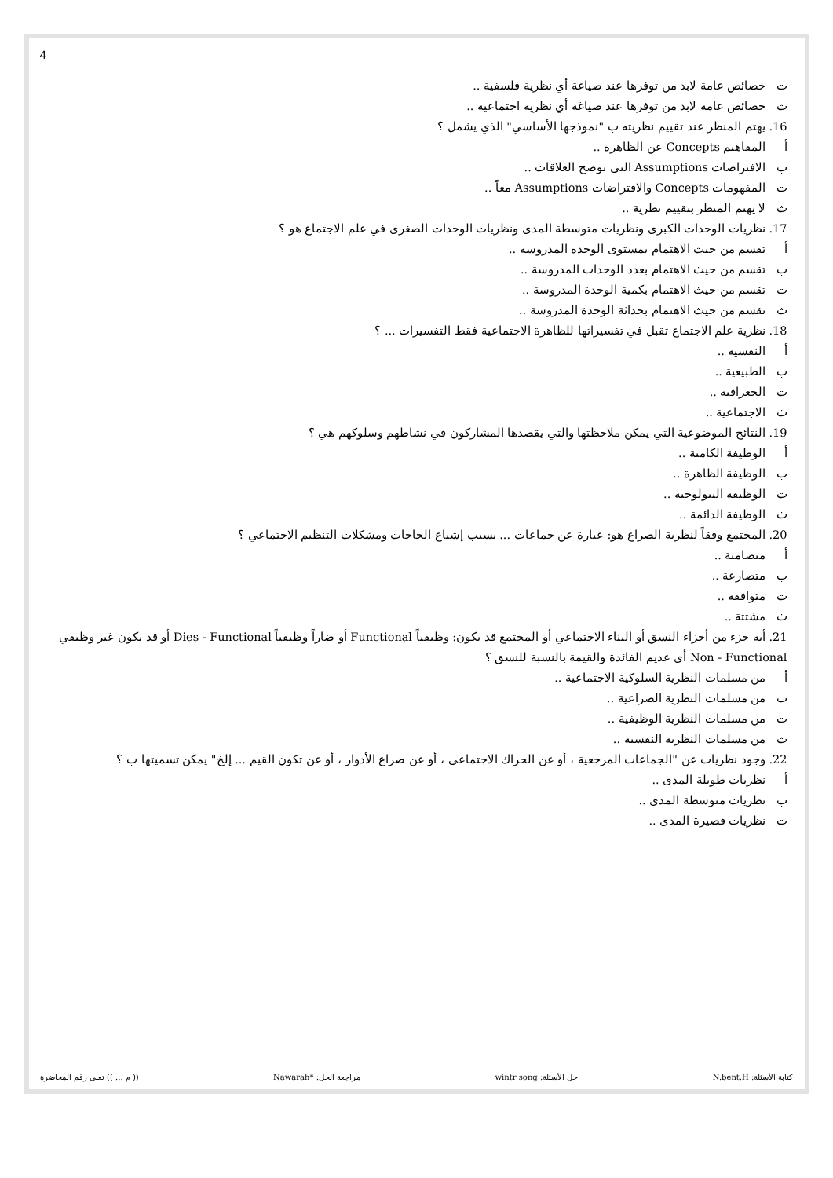4
ت خصائص عامة لابد من توفرها عند صياغة أي نظرية فلسفية ..
ث خصائص عامة لابد من توفرها عند صياغة أي نظرية اجتماعية ..
16. يهتم المنظر عند تقييم نظريته ب "نموذجها الأساسي" الذي يشمل ؟
أ المفاهيم Concepts عن الظاهرة ..
ب الافتراضات Assumptions التي توضح العلاقات ..
ت المفهومات Concepts والافتراضات Assumptions معاً ..
ث لا يهتم المنظر بتقييم نظرية ..
17. نظريات الوحدات الكبرى ونظريات متوسطة المدى ونظريات الوحدات الصغرى في علم الاجتماع هو ؟
أ تقسم من حيث الاهتمام بمستوى الوحدة المدروسة ..
ب تقسم من حيث الاهتمام بعدد الوحدات المدروسة ..
ت تقسم من حيث الاهتمام بكمية الوحدة المدروسة ..
ث تقسم من حيث الاهتمام بحداثة الوحدة المدروسة ..
18. نظرية علم الاجتماع تقبل في تفسيراتها للظاهرة الاجتماعية فقط التفسيرات ... ؟
أ النفسية ..
ب الطبيعية ..
ت الجغرافية ..
ث الاجتماعية ..
19. النتائج الموضوعية التي يمكن ملاحظتها والتي يقصدها المشاركون في نشاطهم وسلوكهم هي ؟
أ الوظيفة الكامنة ..
ب الوظيفة الظاهرة ..
ت الوظيفة البيولوجية ..
ث الوظيفة الدائمة ..
20. المجتمع وفقاً لنظرية الصراع هو: عبارة عن جماعات ... بسبب إشباع الحاجات ومشكلات التنظيم الاجتماعي ؟
أ متضامنة ..
ب متصارعة ..
ت متوافقة ..
ث مشتتة ..
21. أية جزء من أجزاء النسق أو البناء الاجتماعي أو المجتمع قد يكون: وظيفياً Functional أو ضاراً وظيفياً Dies - Functional أو قد يكون غير وظيفي Non - Functional أي عديم الفائدة والقيمة بالنسبة للنسق ؟
أ من مسلمات النظرية السلوكية الاجتماعية ..
ب من مسلمات النظرية الصراعية ..
ت من مسلمات النظرية الوظيفية ..
ث من مسلمات النظرية النفسية ..
22. وجود نظريات عن "الجماعات المرجعية ، أو عن الحراك الاجتماعي ، أو عن صراع الأدوار ، أو عن تكون القيم ... إلخ" يمكن تسميتها ب ؟
أ نظريات طويلة المدى ..
ب نظريات متوسطة المدى ..
ت نظريات قصيرة المدى ..
كتابة الأسئلة: N.bent.H حل الأسئلة: wintr song مراجعة الحل: *Nawarah (( م ... )) تعني رقم المحاضرة